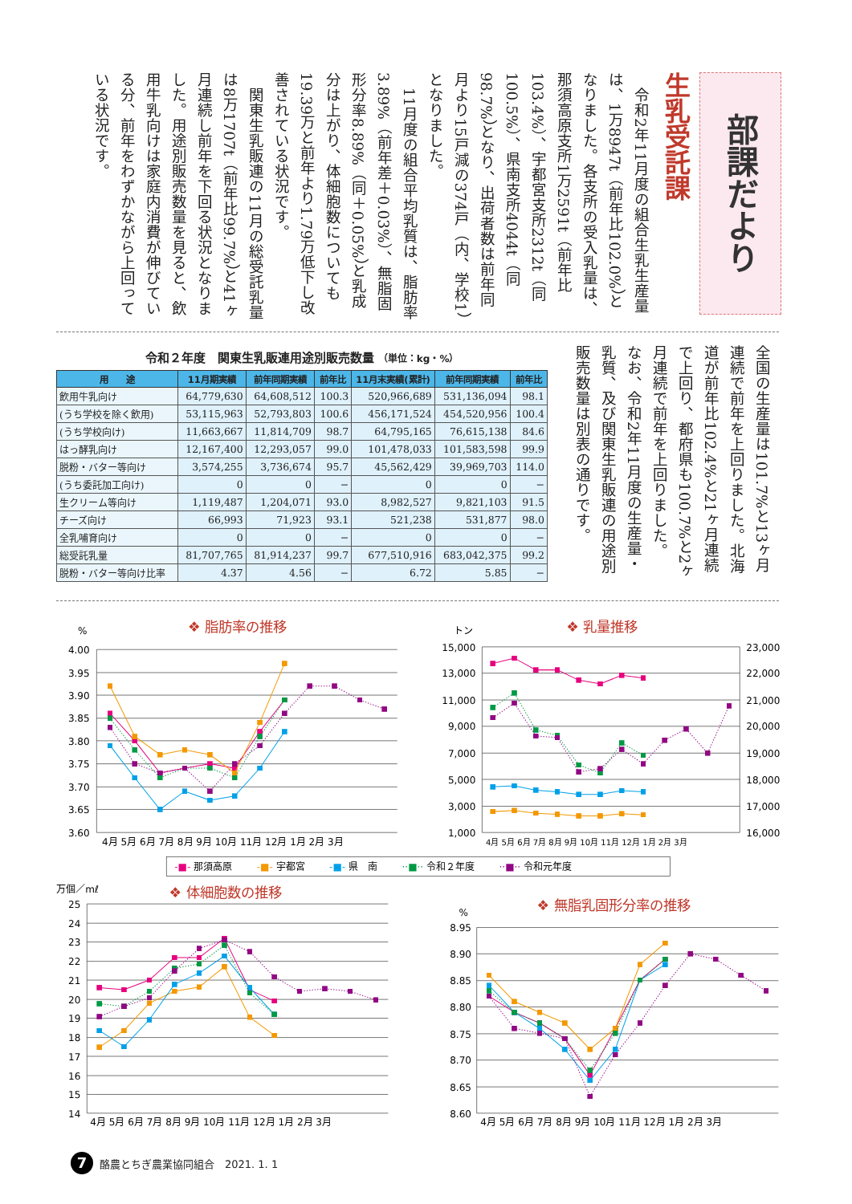部課だより
生乳受託課
令和2年11月度の組合生乳生産量は、1万8947t（前年比102.0%）となりました。各支所の受入乳量は、那須高原支所1万2591t（前年比103.4%）、宇都宮支所2312t（同100.5%）、県南支所4044t（同98.7%）となり、出荷者数は前年同月より15戸減の374戸（内、学校1）となりました。
11月度の組合平均乳質は、脂肪率3.89%（前年差＋0.03%）、無脂固形分率8.89%（同＋0.05%）と乳成分は上がり、体細胞数についても19.39万と前年より1.79万低下し改善されている状況です。
関東生乳販連の11月の総受託乳量は8万1707t（前年比99.7%）と41ヶ月連続し前年を下回る状況となりました。用途別販売数量を見ると、飲用牛乳向けは家庭内消費が伸びている分、前年をわずかながら上回っている状況です。
令和２年度　関東生乳販連用途別販売数量 （単位：kg・%）
| 用 途 | 11月期実績 | 前年同期実績 | 前年比 | 11月末実績(累計) | 前年同期実績 | 前年比 |
| --- | --- | --- | --- | --- | --- | --- |
| 飲用牛乳向け | 64,779,630 | 64,608,512 | 100.3 | 520,966,689 | 531,136,094 | 98.1 |
| (うち学校を除く飲用) | 53,115,963 | 52,793,803 | 100.6 | 456,171,524 | 454,520,956 | 100.4 |
| (うち学校向け) | 11,663,667 | 11,814,709 | 98.7 | 64,795,165 | 76,615,138 | 84.6 |
| はっ酵乳向け | 12,167,400 | 12,293,057 | 99.0 | 101,478,033 | 101,583,598 | 99.9 |
| 脱粉・バター等向け | 3,574,255 | 3,736,674 | 95.7 | 45,562,429 | 39,969,703 | 114.0 |
| (うち委託加工向け) | 0 | 0 | − | 0 | 0 | − |
| 生クリーム等向け | 1,119,487 | 1,204,071 | 93.0 | 8,982,527 | 9,821,103 | 91.5 |
| チーズ向け | 66,993 | 71,923 | 93.1 | 521,238 | 531,877 | 98.0 |
| 全乳哺育向け | 0 | 0 | − | 0 | 0 | − |
| 総受託乳量 | 81,707,765 | 81,914,237 | 99.7 | 677,510,916 | 683,042,375 | 99.2 |
| 脱粉・バター等向け比率 | 4.37 | 4.56 | − | 6.72 | 5.85 | − |
全国の生産量は101.7%と13ヶ月連続で前年を上回りました。北海道が前年比102.4%と21ヶ月連続で上回り、都府県も100.7%と2ヶ月連続で前年を上回りました。
なお、令和2年11月度の生産量・乳質、及び関東生乳販連の用途別販売数量は別表の通りです。
❖ 脂肪率の推移
❖ 乳量推移
❖ 体細胞数の推移
❖ 無脂乳固形分率の推移
%
4.00
3.95
3.90
3.85
3.80
3.75
3.70
3.65
3.60
4月 5月 6月 7月 8月 9月 10月 11月 12月 1月 2月 3月
トン
15,000
13,000
11,000
9,000
7,000
5,000
3,000
1,000
23,000
22,000
21,000
20,000
19,000
18,000
17,000
16,000
4月 5月 6月 7月 8月 9月 10月 11月 12月 1月 2月 3月
-■- 那須高原 -■- 宇都宮 -■- 県　南 ··■·· 令和２年度 ··■·· 令和元年度
万個／mℓ
25
24
23
22
21
20
19
18
17
16
15
14
4月 5月 6月 7月 8月 9月 10月 11月 12月 1月 2月 3月
%
8.95
8.90
8.85
8.80
8.75
8.70
8.65
8.60
4月 5月 6月 7月 8月 9月 10月 11月 12月 1月 2月 3月
7
酪農とちぎ農業協同組合　2021. 1. 1